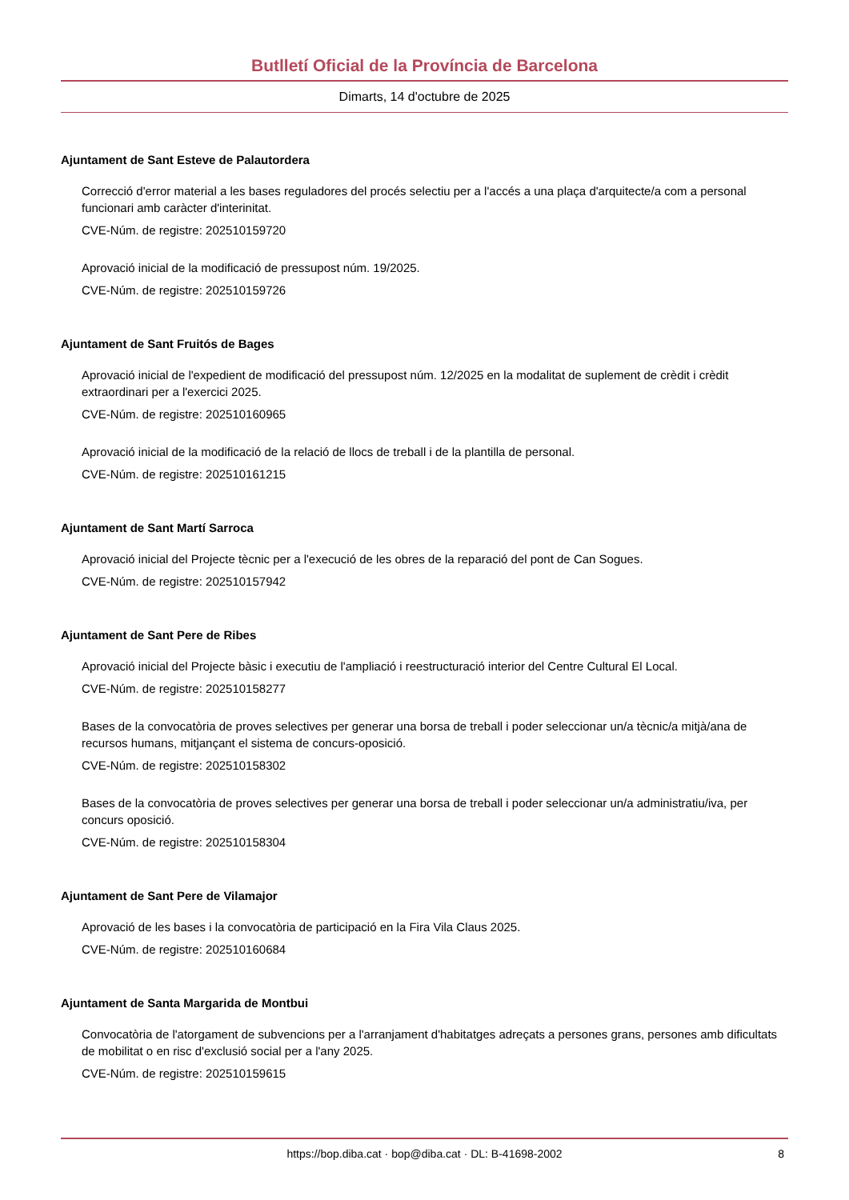Butlletí Oficial de la Província de Barcelona
Dimarts, 14 d'octubre de 2025
Ajuntament de Sant Esteve de Palautordera
Correcció d'error material a les bases reguladores del procés selectiu per a l'accés a una plaça d'arquitecte/a com a personal funcionari amb caràcter d'interinitat.
CVE-Núm. de registre: 202510159720
Aprovació inicial de la modificació de pressupost núm. 19/2025.
CVE-Núm. de registre: 202510159726
Ajuntament de Sant Fruitós de Bages
Aprovació inicial de l'expedient de modificació del pressupost núm. 12/2025 en la modalitat de suplement de crèdit i crèdit extraordinari per a l'exercici 2025.
CVE-Núm. de registre: 202510160965
Aprovació inicial de la modificació de la relació de llocs de treball i de la plantilla de personal.
CVE-Núm. de registre: 202510161215
Ajuntament de Sant Martí Sarroca
Aprovació inicial del Projecte tècnic per a l'execució de les obres de la reparació del pont de Can Sogues.
CVE-Núm. de registre: 202510157942
Ajuntament de Sant Pere de Ribes
Aprovació inicial del Projecte bàsic i executiu de l'ampliació i reestructuració interior del Centre Cultural El Local.
CVE-Núm. de registre: 202510158277
Bases de la convocatòria de proves selectives per generar una borsa de treball i poder seleccionar un/a tècnic/a mitjà/ana de recursos humans, mitjançant el sistema de concurs-oposició.
CVE-Núm. de registre: 202510158302
Bases de la convocatòria de proves selectives per generar una borsa de treball i poder seleccionar un/a administratiu/iva, per concurs oposició.
CVE-Núm. de registre: 202510158304
Ajuntament de Sant Pere de Vilamajor
Aprovació de les bases i la convocatòria de participació en la Fira Vila Claus 2025.
CVE-Núm. de registre: 202510160684
Ajuntament de Santa Margarida de Montbui
Convocatòria de l'atorgament de subvencions per a l'arranjament d'habitatges adreçats a persones grans, persones amb dificultats de mobilitat o en risc d'exclusió social per a l'any 2025.
CVE-Núm. de registre: 202510159615
https://bop.diba.cat · bop@diba.cat · DL: B-41698-2002 8